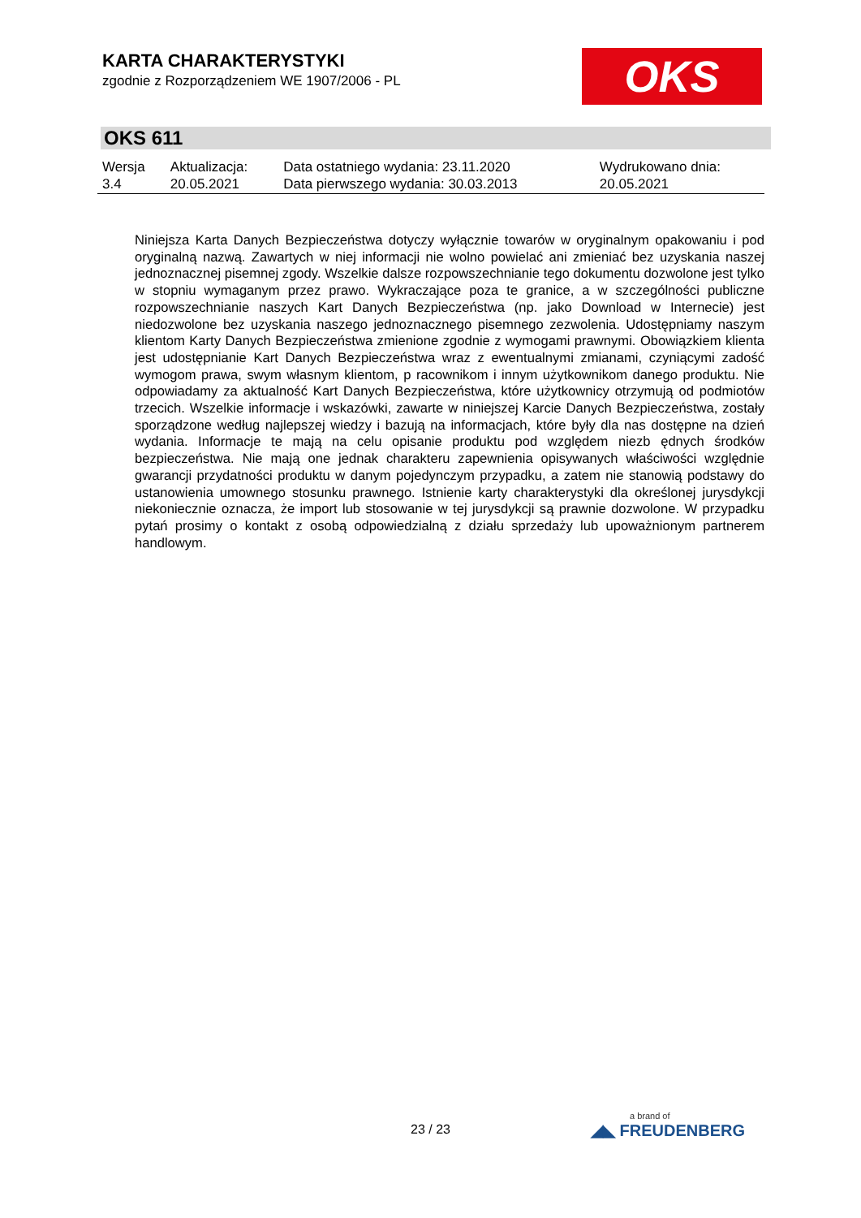KARTA CHARAKTERYSTYKI
zgodnie z Rozporządzeniem WE 1907/2006 - PL
OKS
OKS 611
| Wersja 3.4 | Aktualizacja: 20.05.2021 | Data ostatniego wydania: 23.11.2020 Data pierwszego wydania: 30.03.2013 | Wydrukowano dnia: 20.05.2021 |
Niniejsza Karta Danych Bezpieczeństwa dotyczy wyłącznie towarów w oryginalnym opakowaniu i pod oryginalną nazwą. Zawartych w niej informacji nie wolno powielać ani zmieniać bez uzyskania naszej jednoznacznej pisemnej zgody. Wszelkie dalsze rozpowszechnianie tego dokumentu dozwolone jest tylko w stopniu wymaganym przez prawo. Wykraczające poza te granice, a w szczególności publiczne rozpowszechnianie naszych Kart Danych Bezpieczeństwa (np. jako Download w Internecie) jest niedozwolone bez uzyskania naszego jednoznacznego pisemnego zezwolenia. Udostępniamy naszym klientom Karty Danych Bezpieczeństwa zmienione zgodnie z wymogami prawnymi. Obowiązkiem klienta jest udostępnianie Kart Danych Bezpieczeństwa wraz z ewentualnymi zmianami, czyniącymi zadość wymogom prawa, swym własnym klientom, p racownikom i innym użytkownikom danego produktu. Nie odpowiadamy za aktualność Kart Danych Bezpieczeństwa, które użytkownicy otrzymują od podmiotów trzecich. Wszelkie informacje i wskazówki, zawarte w niniejszej Karcie Danych Bezpieczeństwa, zostały sporządzone według najlepszej wiedzy i bazują na informacjach, które były dla nas dostępne na dzień wydania. Informacje te mają na celu opisanie produktu pod względem niezb ędnych środków bezpieczeństwa. Nie mają one jednak charakteru zapewnienia opisywanych właściwości względnie gwarancji przydatności produktu w danym pojedynczym przypadku, a zatem nie stanowią podstawy do ustanowienia umownego stosunku prawnego. Istnienie karty charakterystyki dla określonej jurysdykcji niekoniecznie oznacza, że import lub stosowanie w tej jurysdykcji są prawnie dozwolone. W przypadku pytań prosimy o kontakt z osobą odpowiedzialną z działu sprzedaży lub upoważnionym partnerem handlowym.
23 / 23 a brand of
◢◣ FREUDENBERG